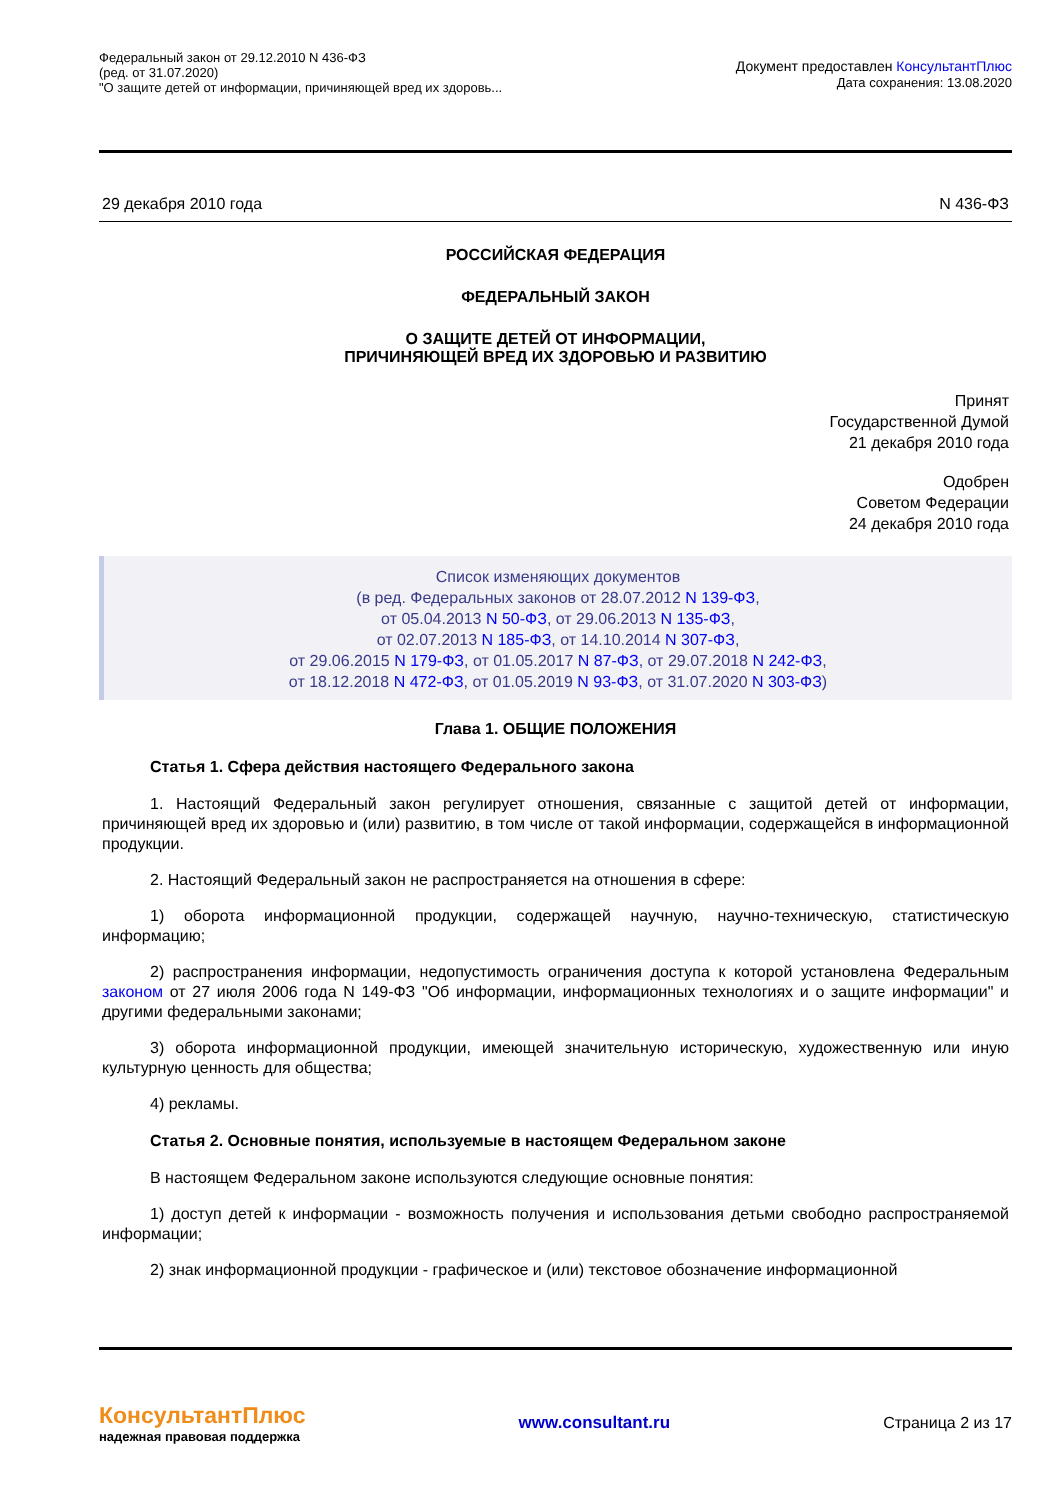Федеральный закон от 29.12.2010 N 436-ФЗ
(ред. от 31.07.2020)
"О защите детей от информации, причиняющей вред их здоровь...
Документ предоставлен КонсультантПлюс
Дата сохранения: 13.08.2020
29 декабря 2010 года N 436-ФЗ
РОССИЙСКАЯ ФЕДЕРАЦИЯ
ФЕДЕРАЛЬНЫЙ ЗАКОН
О ЗАЩИТЕ ДЕТЕЙ ОТ ИНФОРМАЦИИ,
ПРИЧИНЯЮЩЕЙ ВРЕД ИХ ЗДОРОВЬЮ И РАЗВИТИЮ
Принят
Государственной Думой
21 декабря 2010 года
Одобрен
Советом Федерации
24 декабря 2010 года
Список изменяющих документов
(в ред. Федеральных законов от 28.07.2012 N 139-ФЗ,
от 05.04.2013 N 50-ФЗ, от 29.06.2013 N 135-ФЗ,
от 02.07.2013 N 185-ФЗ, от 14.10.2014 N 307-ФЗ,
от 29.06.2015 N 179-ФЗ, от 01.05.2017 N 87-ФЗ, от 29.07.2018 N 242-ФЗ,
от 18.12.2018 N 472-ФЗ, от 01.05.2019 N 93-ФЗ, от 31.07.2020 N 303-ФЗ)
Глава 1. ОБЩИЕ ПОЛОЖЕНИЯ
Статья 1. Сфера действия настоящего Федерального закона
1. Настоящий Федеральный закон регулирует отношения, связанные с защитой детей от информации, причиняющей вред их здоровью и (или) развитию, в том числе от такой информации, содержащейся в информационной продукции.
2. Настоящий Федеральный закон не распространяется на отношения в сфере:
1) оборота информационной продукции, содержащей научную, научно-техническую, статистическую информацию;
2) распространения информации, недопустимость ограничения доступа к которой установлена Федеральным законом от 27 июля 2006 года N 149-ФЗ "Об информации, информационных технологиях и о защите информации" и другими федеральными законами;
3) оборота информационной продукции, имеющей значительную историческую, художественную или иную культурную ценность для общества;
4) рекламы.
Статья 2. Основные понятия, используемые в настоящем Федеральном законе
В настоящем Федеральном законе используются следующие основные понятия:
1) доступ детей к информации - возможность получения и использования детьми свободно распространяемой информации;
2) знак информационной продукции - графическое и (или) текстовое обозначение информационной
КонсультантПлюс
надежная правовая поддержка
www.consultant.ru Страница 2 из 17